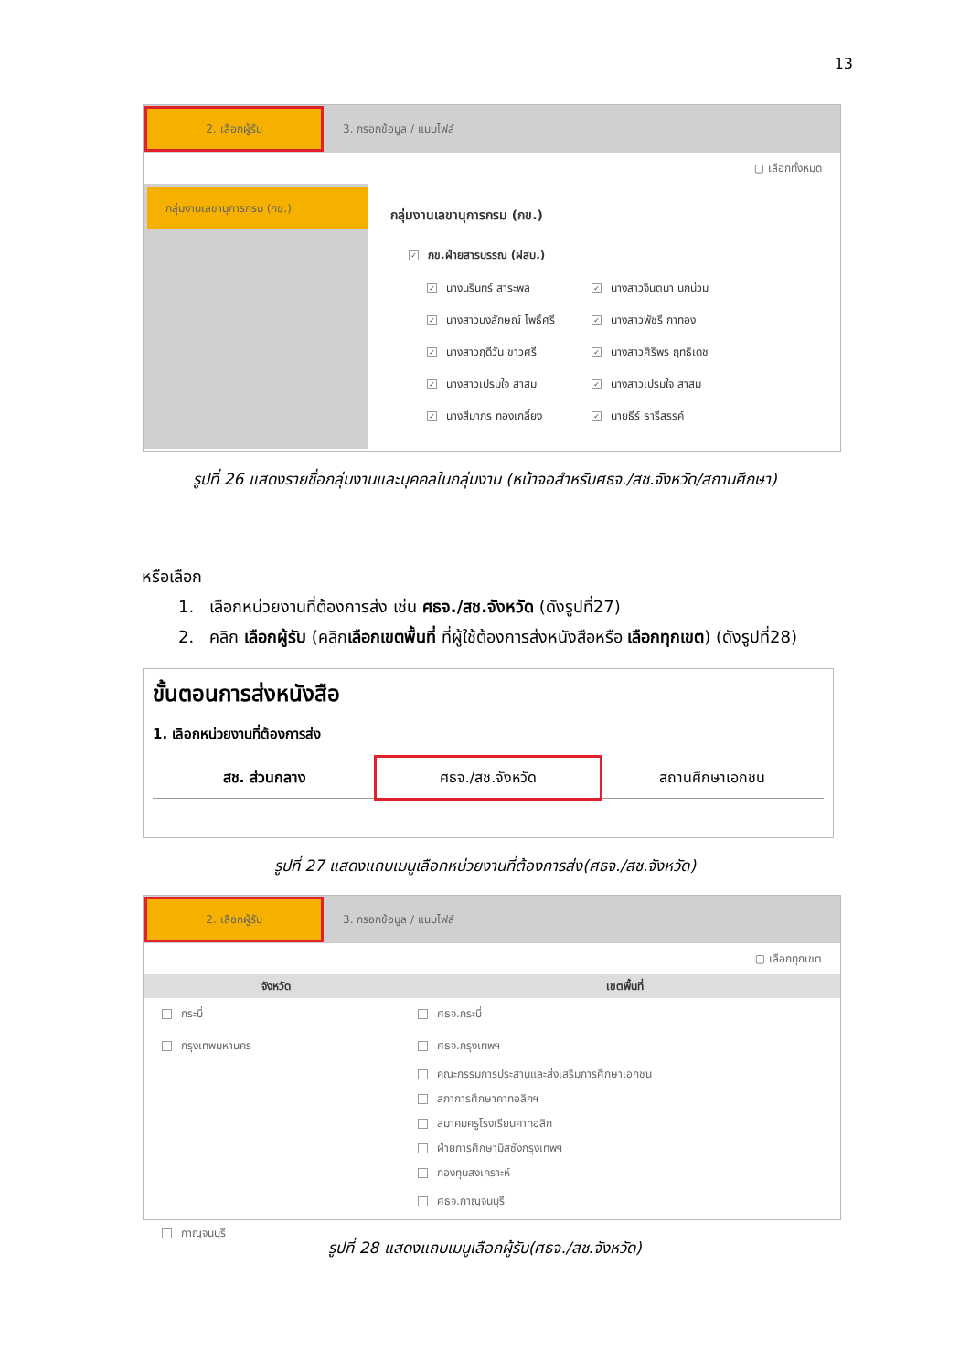13
2. เลือกผู้รับ
3. กรอกข้อมูล / แนบไฟล์
▢ เลือกทั้งหมด
กลุ่มงานเลขานุการกรม (กข.)
กลุ่มงานเลขานุการกรม (กข.)
✓ กข.ฝ่ายสารบรรณ (ฝสบ.)
✓ นางนรินทร์ สาระพล
✓ นางสาวจินตนา นกน่วม
✓ นางสาวนงลักษณ์ โพธิ์ศรี
✓ นางสาวพัชรี กาทอง
✓ นางสาวฤดีวัน ขาวศรี
✓ นางสาวศิริพร ฤทธิเดช
✓ นางสาวเปรมใจ สาสม
✓ นางสาวเปรมใจ สาสม
✓ นางสีมาภร ทองเกลี้ยง
✓ นายธีร์ ธารีสรรค์
รูปที่ 26 แสดงรายชื่อกลุ่มงานและบุคคลในกลุ่มงาน (หน้าจอสำหรับศธจ./สช.จังหวัด/สถานศึกษา)
หรือเลือก
1. เลือกหน่วยงานที่ต้องการส่ง เช่น ศธจ./สช.จังหวัด (ดังรูปที่27)
2. คลิก เลือกผู้รับ (คลิกเลือกเขตพื้นที่ ที่ผู้ใช้ต้องการส่งหนังสือหรือ เลือกทุกเขต) (ดังรูปที่28)
ขั้นตอนการส่งหนังสือ
1. เลือกหน่วยงานที่ต้องการส่ง
สช. ส่วนกลาง ศธจ./สช.จังหวัด สถานศึกษาเอกชน
รูปที่ 27 แสดงแถบเมนูเลือกหน่วยงานที่ต้องการส่ง(ศธจ./สช.จังหวัด)
2. เลือกผู้รับ
3. กรอกข้อมูล / แนบไฟล์
▢ เลือกทุกเขต
จังหวัด เขตพื้นที่
กระบี่
กรุงเทพมหานคร
กาญจนบุรี
ศธจ.กระบี่
ศธจ.กรุงเทพฯ
คณะกรรมการประสานและส่งเสริมการศึกษาเอกชน
สภาการศึกษาคาทอลิกฯ
สมาคมครูโรงเรียนคาทอลิก
ฝ่ายการศึกษามิสซังกรุงเทพฯ
กองทุนสงเคราะห์
ศธจ.กาญจนบุรี
รูปที่ 28 แสดงแถบเมนูเลือกผู้รับ(ศธจ./สช.จังหวัด)